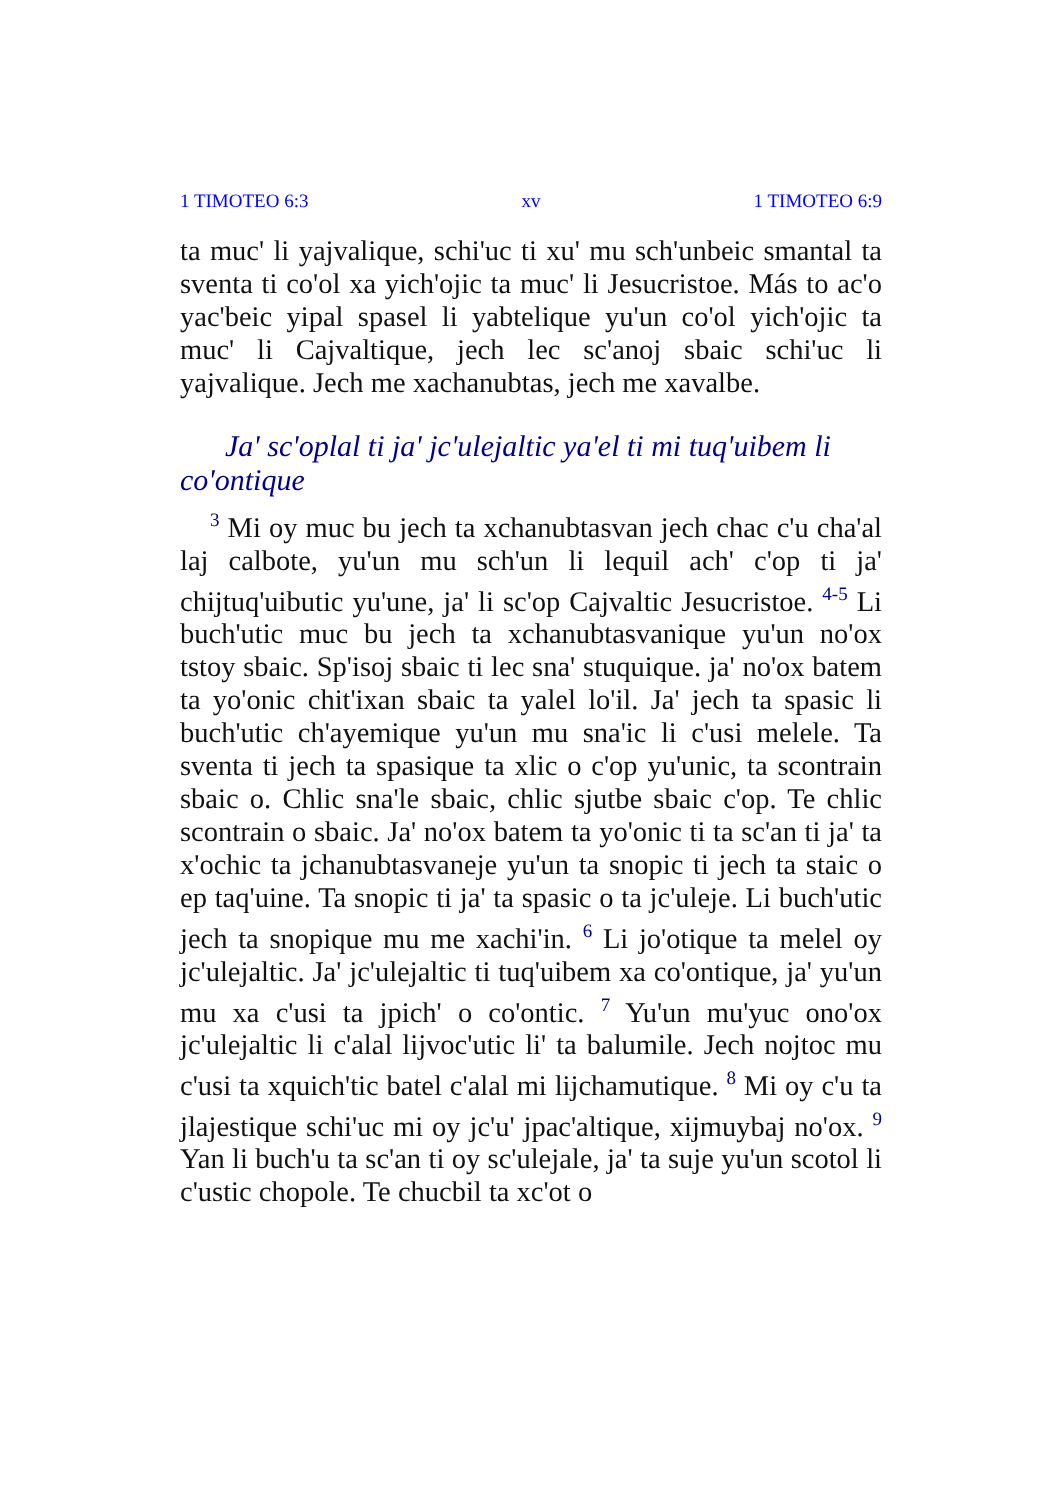1 TIMOTEO 6:3 xv 1 TIMOTEO 6:9
ta muc' li yajvalique, schi'uc ti xu' mu sch'unbeic smantal ta sventa ti co'ol xa yich'ojic ta muc' li Jesucristoe. Más to ac'o yac'beic yipal spasel li yabtelique yu'un co'ol yich'ojic ta muc' li Cajvaltique, jech lec sc'anoj sbaic schi'uc li yajvalique. Jech me xachanubtas, jech me xavalbe.
Ja' sc'oplal ti ja' jc'ulejaltic ya'el ti mi tuq'uibem li co'ontique
<sup>3</sup> Mi oy muc bu jech ta xchanubtasvan jech chac c'u cha'al laj calbote, yu'un mu sch'un li lequil ach' c'op ti ja' chijtuq'uibutic yu'une, ja' li sc'op Cajvaltic Jesucristoe. <sup>4-5</sup> Li buch'utic muc bu jech ta xchanubtasvanique yu'un no'ox tstoy sbaic. Sp'isoj sbaic ti lec sna' stuquique. ja' no'ox batem ta yo'onic chit'ixan sbaic ta yalel lo'il. Ja' jech ta spasic li buch'utic ch'ayemique yu'un mu sna'ic li c'usi melele. Ta sventa ti jech ta spasique ta xlic o c'op yu'unic, ta scontrain sbaic o. Chlic sna'le sbaic, chlic sjutbe sbaic c'op. Te chlic scontrain o sbaic. Ja' no'ox batem ta yo'onic ti ta sc'an ti ja' ta x'ochic ta jchanubtasvaneje yu'un ta snopic ti jech ta staic o ep taq'uine. Ta snopic ti ja' ta spasic o ta jc'uleje. Li buch'utic jech ta snopique mu me xachi'in. <sup>6</sup> Li jo'otique ta melel oy jc'ulejaltic. Ja' jc'ulejaltic ti tuq'uibem xa co'ontique, ja' yu'un mu xa c'usi ta jpich' o co'ontic. <sup>7</sup> Yu'un mu'yuc ono'ox jc'ulejaltic li c'alal lijvoc'utic li' ta balumile. Jech nojtoc mu c'usi ta xquich'tic batel c'alal mi lijchamutique. <sup>8</sup> Mi oy c'u ta jlajestique schi'uc mi oy jc'u' jpac'altique, xijmuybaj no'ox. <sup>9</sup> Yan li buch'u ta sc'an ti oy sc'ulejale, ja' ta suje yu'un scotol li c'ustic chopole. Te chucbil ta xc'ot o